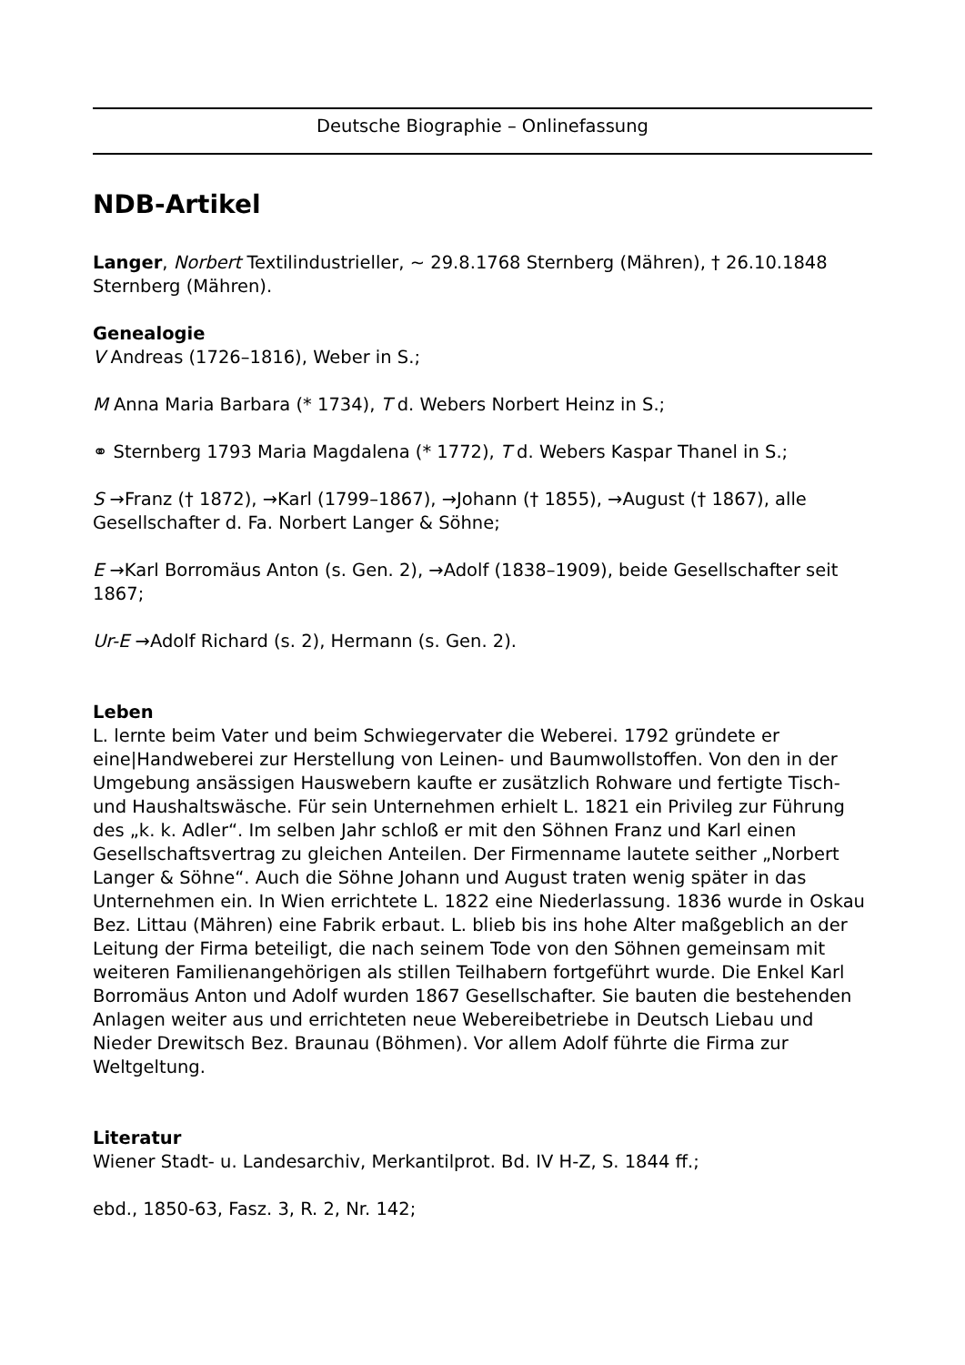Deutsche Biographie – Onlinefassung
NDB-Artikel
Langer, Norbert Textilindustrieller, ~ 29.8.1768 Sternberg (Mähren), † 26.10.1848 Sternberg (Mähren).
Genealogie
V Andreas (1726–1816), Weber in S.;
M Anna Maria Barbara (* 1734), T d. Webers Norbert Heinz in S.;
⚭ Sternberg 1793 Maria Magdalena (* 1772), T d. Webers Kaspar Thanel in S.;
S →Franz († 1872), →Karl (1799–1867), →Johann († 1855), →August († 1867), alle Gesellschafter d. Fa. Norbert Langer & Söhne;
E →Karl Borromäus Anton (s. Gen. 2), →Adolf (1838–1909), beide Gesellschafter seit 1867;
Ur-E →Adolf Richard (s. 2), Hermann (s. Gen. 2).
Leben
L. lernte beim Vater und beim Schwiegervater die Weberei. 1792 gründete er eine|Handweberei zur Herstellung von Leinen- und Baumwollstoffen. Von den in der Umgebung ansässigen Hauswebern kaufte er zusätzlich Rohware und fertigte Tisch- und Haushaltswäsche. Für sein Unternehmen erhielt L. 1821 ein Privileg zur Führung des „k. k. Adler“. Im selben Jahr schloß er mit den Söhnen Franz und Karl einen Gesellschaftsvertrag zu gleichen Anteilen. Der Firmenname lautete seither „Norbert Langer & Söhne“. Auch die Söhne Johann und August traten wenig später in das Unternehmen ein. In Wien errichtete L. 1822 eine Niederlassung. 1836 wurde in Oskau Bez. Littau (Mähren) eine Fabrik erbaut. L. blieb bis ins hohe Alter maßgeblich an der Leitung der Firma beteiligt, die nach seinem Tode von den Söhnen gemeinsam mit weiteren Familienangehörigen als stillen Teilhabern fortgeführt wurde. Die Enkel Karl Borromäus Anton und Adolf wurden 1867 Gesellschafter. Sie bauten die bestehenden Anlagen weiter aus und errichteten neue Webereibetriebe in Deutsch Liebau und Nieder Drewitsch Bez. Braunau (Böhmen). Vor allem Adolf führte die Firma zur Weltgeltung.
Literatur
Wiener Stadt- u. Landesarchiv, Merkantilprot. Bd. IV H-Z, S. 1844 ff.;
ebd., 1850-63, Fasz. 3, R. 2, Nr. 142;